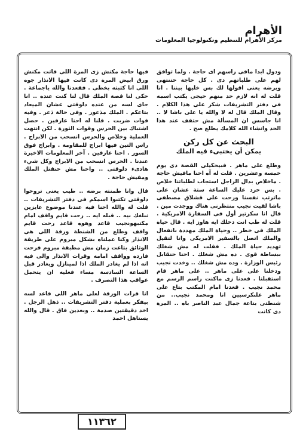الأهرام
مركز الأهرام للتنظيم وتكنولوجيا المعلومات
ودول ابدا مافى راسهم اى حاجة . ولما توافق لهم على طلباتهم دى . كل حاجة حتنتهى وبرضه يعنى اقولها لك بس خليها بيننا . انا قلت له انه لازم حد منهم حيجى يكتب اسمه فى دفتر التشريفات شكر على هذا الكلام . وقال الملك قال له لا والله يا على باشا لا .. انا جاسس ان المسألة مش حتقف عند هذا الحد وانشاء الله كلامك يطلع صح .
البحث عن كل ركن
يمكن أن يختبىء فيه الملك
وطلع على ماهر . فبيحكيلى القصة دى يوم خمسة وعشرين . قلت له آه احنا مافيش حاجة . ماخلاص بدال الراجل استجاب لطلباتنا خلاص . بس حرد عليك الساعة ستة عشان على ماترتب نفسنا ورحت على قشلاق مصطفى باشا لقيت نجيب منتظرنى هناك ووجدت مين . قال انا سكرتير أول فى السفارة الامريكية . قلت له طب انت دخلك ايه هاوز ايه . قال حياة الملك فى خطر .. وحياة الملك مهددة بانفعال والملك اتصل بالسفير الامريكى وانا لتقيل تهديد حياة الملك . فقلت له مش شغلك ببساطة قوى . ده مش شغلك . احنا حنقابل رئيس الوزارة . وده مش شغلك .. وخدت نجيب ودخلنا على على ماهر .. على ماهر قام استقبلنا . قعدنا زى ماكنت راسم الرسم مع محمد نجيب . قعدنا امام المكتب بتاع على ماهر علىكرسيين انا ومحمد نجيب.. من شنطتى بتاعة جمال عبد الناصر باه .. المرة دى كانت
فيها حاجة مكنش زى المرة اللى فاتت مكنش ورق ابيض المرة دى كانت فيها الانذار جوه اللى انا كتبته بخطى . فقعدنا والله ياجماعة . حكى لنا قصة الملك قال لنا كنت عنده .. انا جاى لسه من عنده دلوقتى عشان الميعاد بتاعكم . الملك مذعور . وفى حالة ذعر . وفيه قوات ضربت . قلنا له احنا عارفين . حصل اشتباك بين الحرس وقوات الثورة . لكن انتهت العملية وخلاص والحرس انسحب من الابراج . راس التين فيها ابراج للمقاومة . وابراج فوق السور . احنا عارفين . آخر المعلومات الاخيرة عندنا . الحرس انسحب من الابراج وكل شيء هادىء دلوقتى .. واحنا مش حنقتل الملك ومفيش حاجة .
قال وانا طمنته برضه .. طيب يعنى تروحوا دلوقتى تكتبوا اسمكم فى دفتر التشريفات .. قلت له والله احنا فيه عندنا موضوع عايزين نبلغك بيه .. قبله ايه .. رحت قايم واقف امام مكتبهونجيب قاعد وهوه قاعد رحت قايم واقف وطلع من الشنطة ورقة اللى هى الانذار وكنا عملناه بشكل مبروم على طريقة الوثائق بتاعت زمان مش مطبقة مبروم فرحت فارده وواقف امامه وقرات الانذار والى فيه انه اذا لم يغادر الملك اذا لمينازل ويغادر قبل الساعة السادسة مساء فعليه ان يتحمل عواقب هذا التصرف .
انا قرات الورقة لعلى ماهر اللى قاعد لسه بيفكر بعملية دفتر التشريفات .. ذهل الرجل . اخد دقيقتين صدمة .. وبعدين فاق . قال والله يستاهل احمد
١١٣٦٢